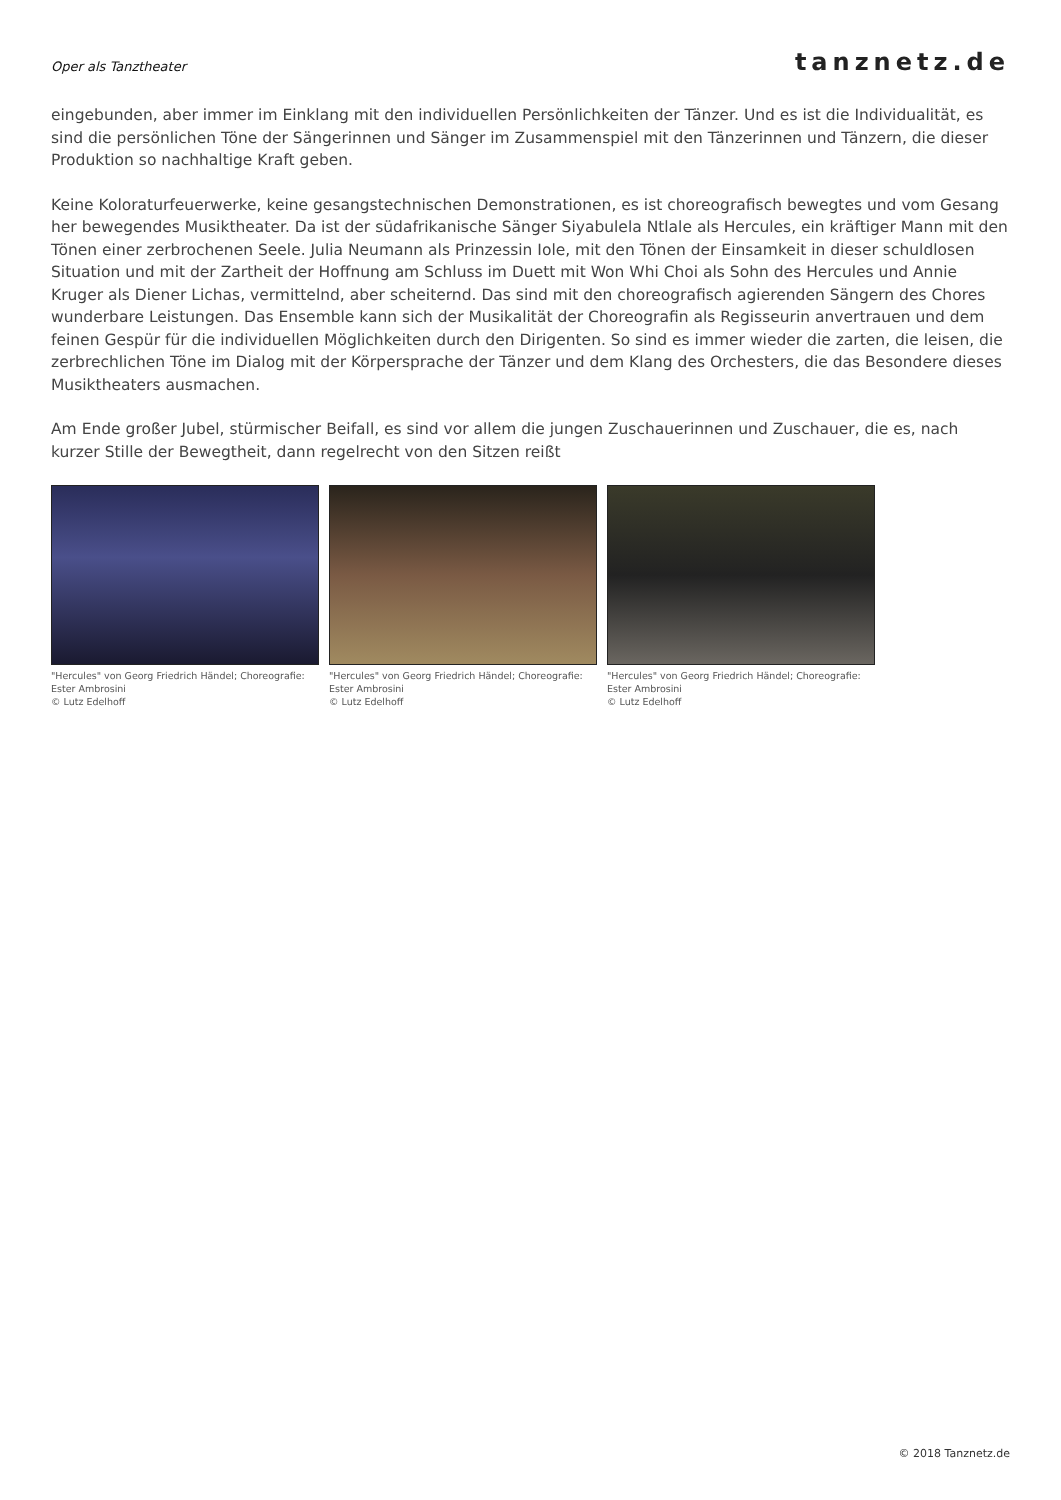Oper als Tanztheater
tanznetz.de
eingebunden, aber immer im Einklang mit den individuellen Persönlichkeiten der Tänzer. Und es ist die Individualität, es sind die persönlichen Töne der Sängerinnen und Sänger im Zusammenspiel mit den Tänzerinnen und Tänzern, die dieser Produktion so nachhaltige Kraft geben.
Keine Koloraturfeuerwerke, keine gesangstechnischen Demonstrationen, es ist choreografisch bewegtes und vom Gesang her bewegendes Musiktheater. Da ist der südafrikanische Sänger Siyabulela Ntlale als Hercules, ein kräftiger Mann mit den Tönen einer zerbrochenen Seele. Julia Neumann als Prinzessin Iole, mit den Tönen der Einsamkeit in dieser schuldlosen Situation und mit der Zartheit der Hoffnung am Schluss im Duett mit Won Whi Choi als Sohn des Hercules und Annie Kruger als Diener Lichas, vermittelnd, aber scheiternd. Das sind mit den choreografisch agierenden Sängern des Chores wunderbare Leistungen. Das Ensemble kann sich der Musikalität der Choreografin als Regisseurin anvertrauen und dem feinen Gespür für die individuellen Möglichkeiten durch den Dirigenten. So sind es immer wieder die zarten, die leisen, die zerbrechlichen Töne im Dialog mit der Körpersprache der Tänzer und dem Klang des Orchesters, die das Besondere dieses Musiktheaters ausmachen.
Am Ende großer Jubel, stürmischer Beifall, es sind vor allem die jungen Zuschauerinnen und Zuschauer, die es, nach kurzer Stille der Bewegtheit, dann regelrecht von den Sitzen reißt
"Hercules" von Georg Friedrich Händel; Choreografie: Ester Ambrosini
© Lutz Edelhoff
"Hercules" von Georg Friedrich Händel; Choreografie: Ester Ambrosini
© Lutz Edelhoff
"Hercules" von Georg Friedrich Händel; Choreografie: Ester Ambrosini
© Lutz Edelhoff
© 2018 Tanznetz.de